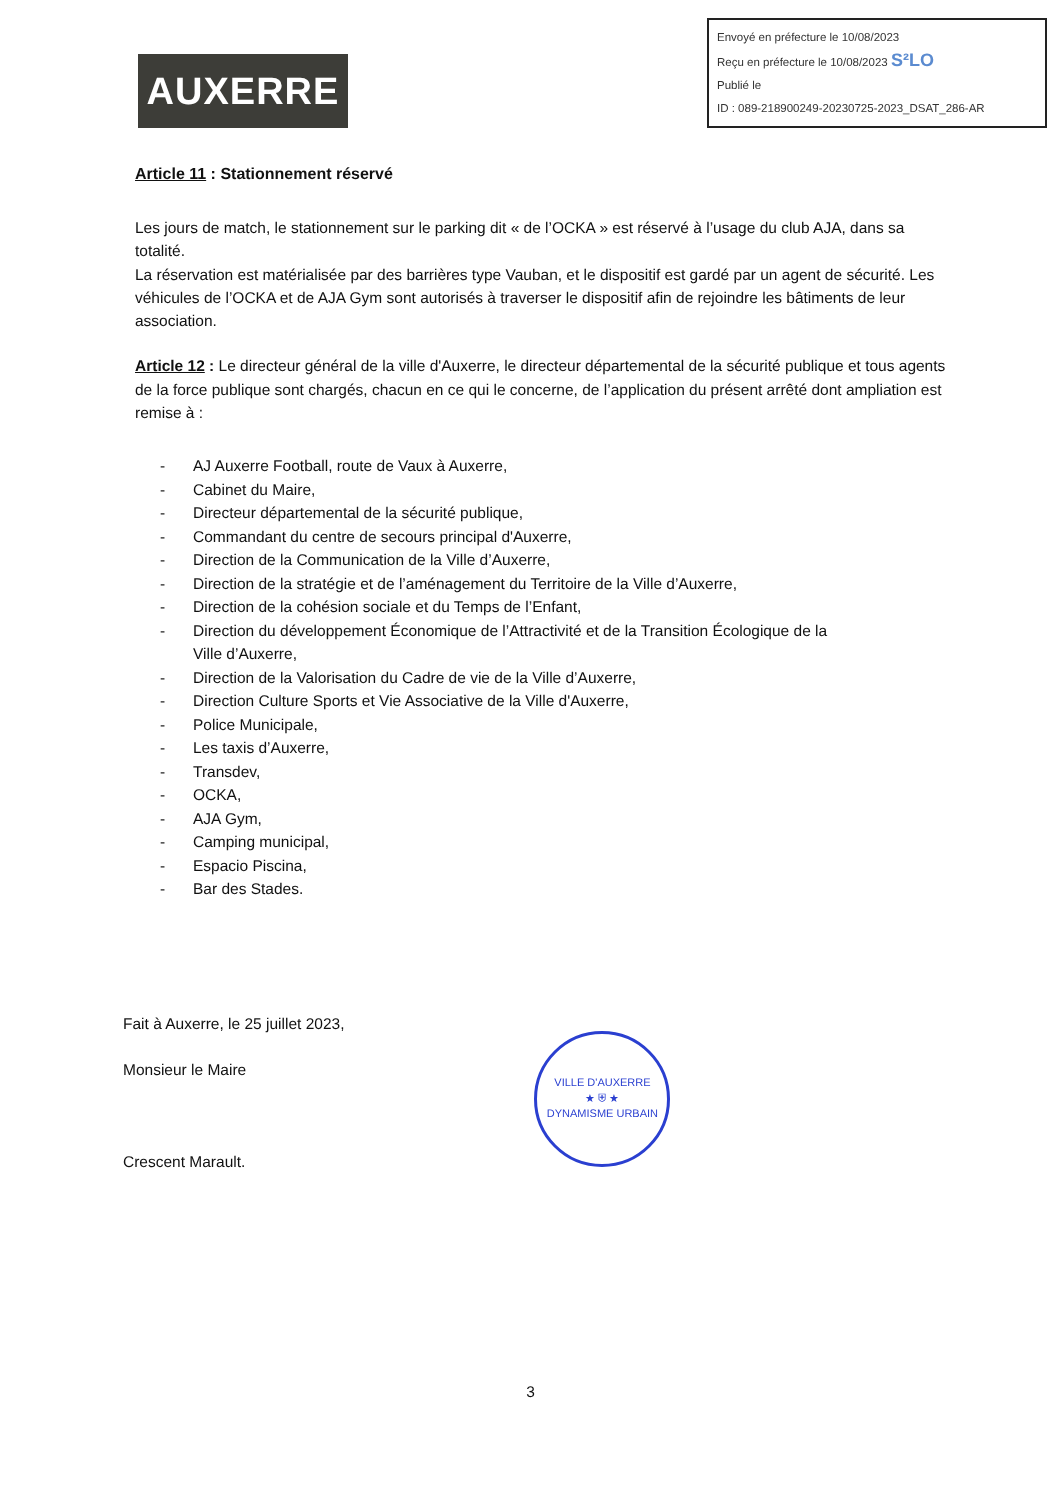AUXERRE
Envoyé en préfecture le 10/08/2023
Reçu en préfecture le 10/08/2023 S²LO
Publié le
ID : 089-218900249-20230725-2023_DSAT_286-AR
Article 11 : Stationnement réservé
Les jours de match, le stationnement sur le parking dit « de l’OCKA » est réservé à l’usage du club AJA, dans sa totalité.
La réservation est matérialisée par des barrières type Vauban, et le dispositif est gardé par un agent de sécurité. Les véhicules de l’OCKA et de AJA Gym sont autorisés à traverser le dispositif afin de rejoindre les bâtiments de leur association.
Article 12 : Le directeur général de la ville d'Auxerre, le directeur départemental de la sécurité publique et tous agents de la force publique sont chargés, chacun en ce qui le concerne, de l’application du présent arrêté dont ampliation est remise à :
- AJ Auxerre Football, route de Vaux à Auxerre,
- Cabinet du Maire,
- Directeur départemental de la sécurité publique,
- Commandant du centre de secours principal d'Auxerre,
- Direction de la Communication de la Ville d’Auxerre,
- Direction de la stratégie et de l’aménagement du Territoire de la Ville d’Auxerre,
- Direction de la cohésion sociale et du Temps de l’Enfant,
- Direction du développement Économique de l’Attractivité et de la Transition Écologique de la
Ville d’Auxerre,
- Direction de la Valorisation du Cadre de vie de la Ville d’Auxerre,
- Direction Culture Sports et Vie Associative de la Ville d'Auxerre,
- Police Municipale,
- Les taxis d’Auxerre,
- Transdev,
- OCKA,
- AJA Gym,
- Camping municipal,
- Espacio Piscina,
- Bar des Stades.
Fait à Auxerre, le 25 juillet 2023,
Monsieur le Maire
Crescent Marault.
VILLE D'AUXERRE
★ ⛨ ★
DYNAMISME URBAIN
3